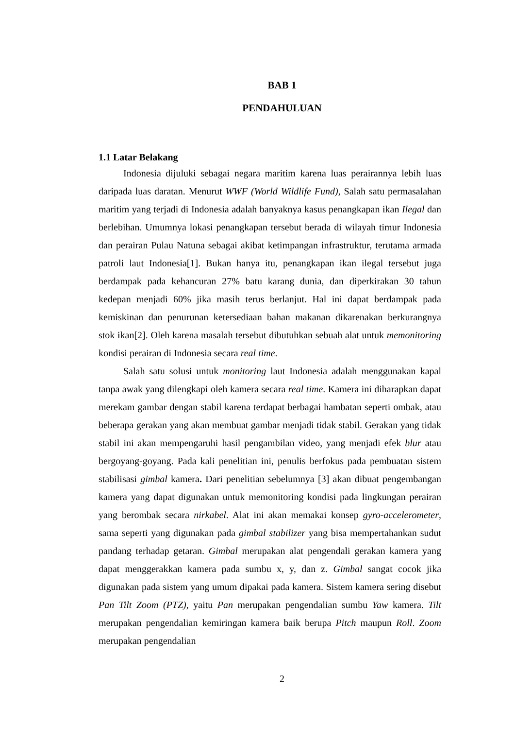BAB 1
PENDAHULUAN
1.1 Latar Belakang
Indonesia dijuluki sebagai negara maritim karena luas perairannya lebih luas daripada luas daratan. Menurut WWF (World Wildlife Fund), Salah satu permasalahan maritim yang terjadi di Indonesia adalah banyaknya kasus penangkapan ikan Ilegal dan berlebihan. Umumnya lokasi penangkapan tersebut berada di wilayah timur Indonesia dan perairan Pulau Natuna sebagai akibat ketimpangan infrastruktur, terutama armada patroli laut Indonesia[1]. Bukan hanya itu, penangkapan ikan ilegal tersebut juga berdampak pada kehancuran 27% batu karang dunia, dan diperkirakan 30 tahun kedepan menjadi 60% jika masih terus berlanjut. Hal ini dapat berdampak pada kemiskinan dan penurunan ketersediaan bahan makanan dikarenakan berkurangnya stok ikan[2]. Oleh karena masalah tersebut dibutuhkan sebuah alat untuk memonitoring kondisi perairan di Indonesia secara real time.
Salah satu solusi untuk monitoring laut Indonesia adalah menggunakan kapal tanpa awak yang dilengkapi oleh kamera secara real time. Kamera ini diharapkan dapat merekam gambar dengan stabil karena terdapat berbagai hambatan seperti ombak, atau beberapa gerakan yang akan membuat gambar menjadi tidak stabil. Gerakan yang tidak stabil ini akan mempengaruhi hasil pengambilan video, yang menjadi efek blur atau bergoyang-goyang. Pada kali penelitian ini, penulis berfokus pada pembuatan sistem stabilisasi gimbal kamera. Dari penelitian sebelumnya [3] akan dibuat pengembangan kamera yang dapat digunakan untuk memonitoring kondisi pada lingkungan perairan yang berombak secara nirkabel. Alat ini akan memakai konsep gyro-accelerometer, sama seperti yang digunakan pada gimbal stabilizer yang bisa mempertahankan sudut pandang terhadap getaran. Gimbal merupakan alat pengendali gerakan kamera yang dapat menggerakkan kamera pada sumbu x, y, dan z. Gimbal sangat cocok jika digunakan pada sistem yang umum dipakai pada kamera. Sistem kamera sering disebut Pan Tilt Zoom (PTZ), yaitu Pan merupakan pengendalian sumbu Yaw kamera. Tilt merupakan pengendalian kemiringan kamera baik berupa Pitch maupun Roll. Zoom merupakan pengendalian
2